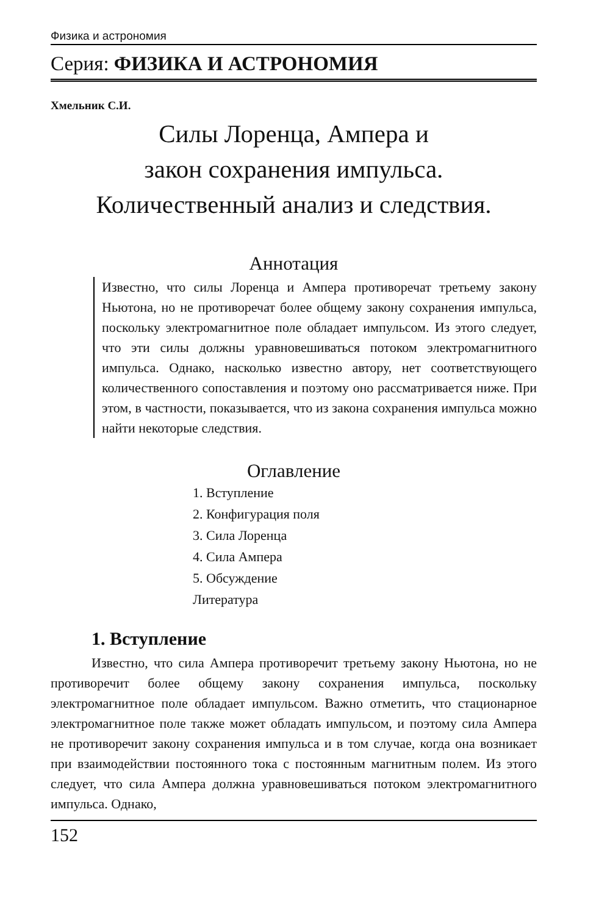Физика и астрономия
Серия: ФИЗИКА И АСТРОНОМИЯ
Хмельник С.И.
Силы Лоренца, Ампера и
закон сохранения импульса.
Количественный анализ и следствия.
Аннотация
Известно, что силы Лоренца и Ампера противоречат третьему закону Ньютона, но не противоречат более общему закону сохранения импульса, поскольку электромагнитное поле обладает импульсом. Из этого следует, что эти силы должны уравновешиваться потоком электромагнитного импульса. Однако, насколько известно автору, нет соответствующего количественного сопоставления и поэтому оно рассматривается ниже. При этом, в частности, показывается, что из закона сохранения импульса можно найти некоторые следствия.
Оглавление
1. Вступление
2. Конфигурация поля
3. Сила Лоренца
4. Сила Ампера
5. Обсуждение
Литература
1. Вступление
Известно, что сила Ампера противоречит третьему закону Ньютона, но не противоречит более общему закону сохранения импульса, поскольку электромагнитное поле обладает импульсом. Важно отметить, что стационарное электромагнитное поле также может обладать импульсом, и поэтому сила Ампера не противоречит закону сохранения импульса и в том случае, когда она возникает при взаимодействии постоянного тока с постоянным магнитным полем. Из этого следует, что сила Ампера должна уравновешиваться потоком электромагнитного импульса. Однако,
152